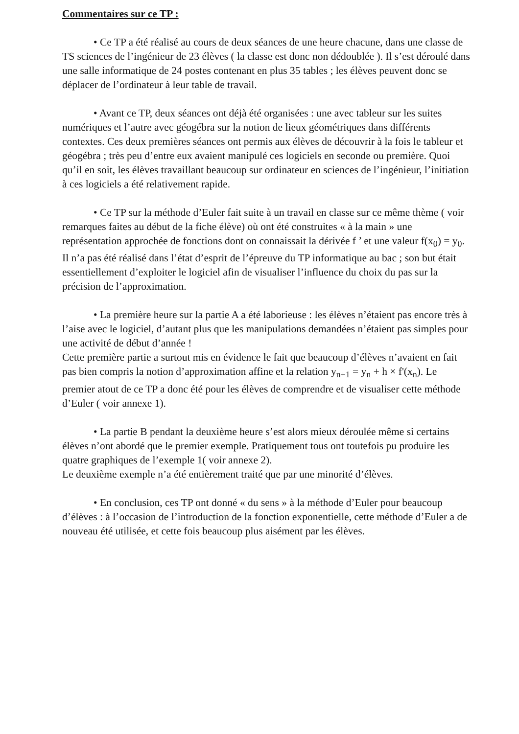Commentaires sur ce TP :
• Ce TP a été réalisé au cours de deux séances de une heure chacune, dans une classe de TS sciences de l’ingénieur de 23 élèves ( la classe est donc non dédoublée ). Il s’est déroulé dans une salle informatique de 24 postes contenant en plus 35 tables ; les élèves peuvent donc se déplacer de l’ordinateur à leur table de travail.
• Avant ce TP, deux séances ont déjà été organisées : une avec tableur sur les suites numériques et l’autre avec géogébra sur la notion de lieux géométriques dans différents contextes. Ces deux premières séances ont permis aux élèves de découvrir à la fois le tableur et géogébra ; très peu d’entre eux avaient manipulé ces logiciels en seconde ou première. Quoi qu’il en soit, les élèves travaillant beaucoup sur ordinateur en sciences de l’ingénieur, l’initiation à ces logiciels a été relativement rapide.
• Ce TP sur la méthode d’Euler fait suite à un travail en classe sur ce même thème ( voir remarques faites au début de la fiche élève) où ont été construites « à la main » une représentation approchée de fonctions dont on connaissait la dérivée f ’ et une valeur f(x<sub>0</sub>) = y<sub>0</sub>.
Il n’a pas été réalisé dans l’état d’esprit de l’épreuve du TP informatique au bac ; son but était essentiellement d’exploiter le logiciel afin de visualiser l’influence du choix du pas sur la précision de l’approximation.
• La première heure sur la partie A a été laborieuse : les élèves n’étaient pas encore très à l’aise avec le logiciel, d’autant plus que les manipulations demandées n’étaient pas simples pour une activité de début d’année !
Cette première partie a surtout mis en évidence le fait que beaucoup d’élèves n’avaient en fait pas bien compris la notion d’approximation affine et la relation y<sub>n+1</sub> = y<sub>n</sub> + h × f'(x<sub>n</sub>). Le premier atout de ce TP a donc été pour les élèves de comprendre et de visualiser cette méthode d’Euler ( voir annexe 1).
• La partie B pendant la deuxième heure s’est alors mieux déroulée même si certains élèves n’ont abordé que le premier exemple. Pratiquement tous ont toutefois pu produire les quatre graphiques de l’exemple 1( voir annexe 2).
Le deuxième exemple n’a été entièrement traité que par une minorité d’élèves.
• En conclusion, ces TP ont donné « du sens » à la méthode d’Euler pour beaucoup d’élèves : à l’occasion de l’introduction de la fonction exponentielle, cette méthode d’Euler a de nouveau été utilisée, et cette fois beaucoup plus aisément par les élèves.